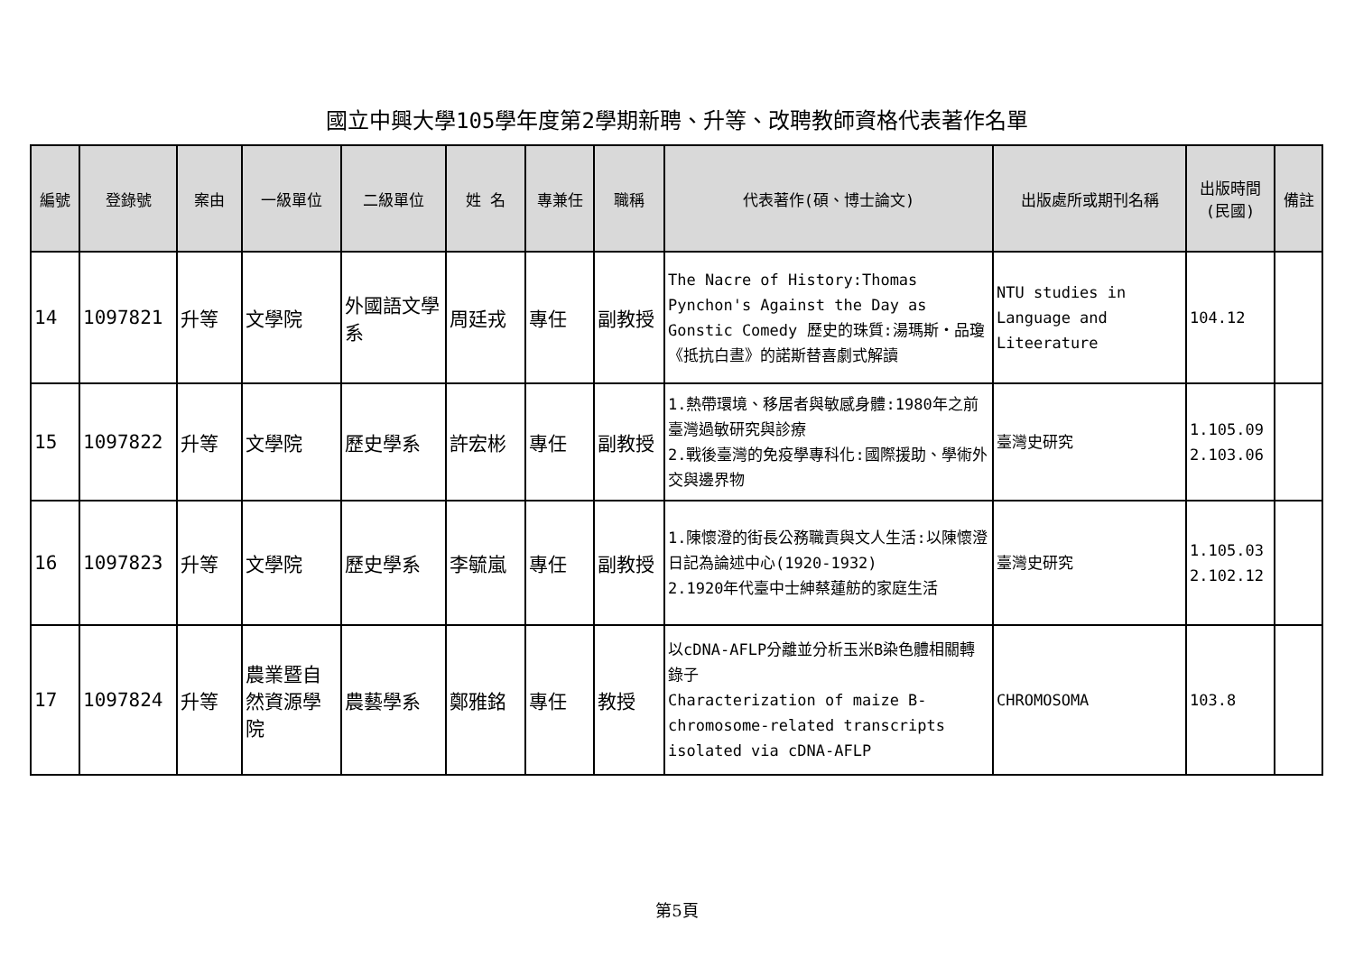國立中興大學105學年度第2學期新聘、升等、改聘教師資格代表著作名單
| 編號 | 登錄號 | 案由 | 一級單位 | 二級單位 | 姓 名 | 專兼任 | 職稱 | 代表著作(碩、博士論文) | 出版處所或期刊名稱 | 出版時間 (民國) | 備註 |
| --- | --- | --- | --- | --- | --- | --- | --- | --- | --- | --- | --- |
| 14 | 1097821 | 升等 | 文學院 | 外國語文學系 | 周廷戎 | 專任 | 副教授 | The Nacre of History:Thomas Pynchon's Against the Day as Gonstic Comedy 歷史的珠質:湯瑪斯・品瓊《抵抗白晝》的諾斯替喜劇式解讀 | NTU studies in Language and Liteerature | 104.12 | |
| 15 | 1097822 | 升等 | 文學院 | 歷史學系 | 許宏彬 | 專任 | 副教授 | 1.熱帶環境、移居者與敏感身體:1980年之前臺灣過敏研究與診療 2.戰後臺灣的免疫學專科化:國際援助、學術外交與邊界物 | 臺灣史研究 | 1.105.09 2.103.06 | |
| 16 | 1097823 | 升等 | 文學院 | 歷史學系 | 李毓嵐 | 專任 | 副教授 | 1.陳懷澄的街長公務職責與文人生活:以陳懷澄日記為論述中心(1920-1932) 2.1920年代臺中士紳蔡蓮舫的家庭生活 | 臺灣史研究 | 1.105.03 2.102.12 | |
| 17 | 1097824 | 升等 | 農業暨自然資源學院 | 農藝學系 | 鄭雅銘 | 專任 | 教授 | 以cDNA-AFLP分離並分析玉米B染色體相關轉錄子 Characterization of maize B-chromosome-related transcripts isolated via cDNA-AFLP | CHROMOSOMA | 103.8 | |
第5頁